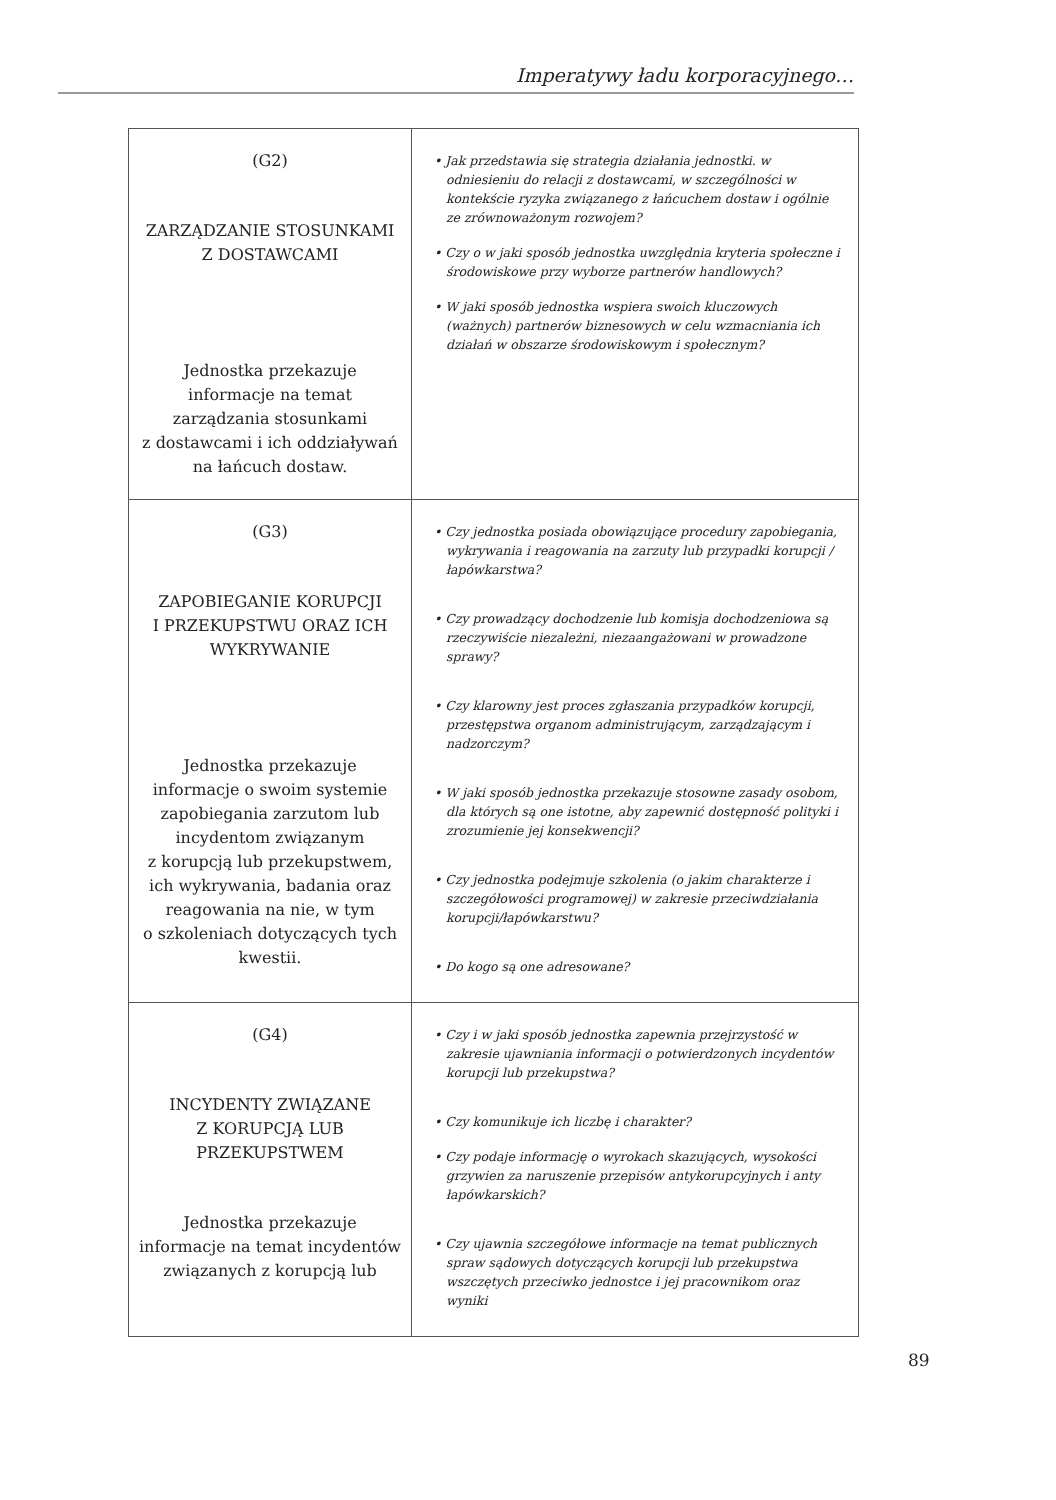Imperatywy ładu korporacyjnego…
| (G2) ZARZĄDZANIE STOSUNKAMI Z DOSTAWCAMI Jednostka przekazuje informacje na temat zarządzania stosunkami z dostawcami i ich oddziaływań na łańcuch dostaw. | • Jak przedstawia się strategia działania jednostki. w odniesieniu do relacji z dostawcami, w szczególności w kontekście ryzyka związanego z łańcuchem dostaw i ogólnie ze zrównoważonym rozwojem? • Czy o w jaki sposób jednostka uwzględnia kryteria społeczne i środowiskowe przy wyborze partnerów handlowych? • W jaki sposób jednostka wspiera swoich kluczowych (ważnych) partnerów biznesowych w celu wzmacniania ich działań w obszarze środowiskowym i społecznym? |
| (G3) ZAPOBIEGANIE KORUPCJI I PRZEKUPSTWU ORAZ ICH WYKRYWANIE Jednostka przekazuje informacje o swoim systemie zapobiegania zarzutom lub incydentom związanym z korupcją lub przekupstwem, ich wykrywania, badania oraz reagowania na nie, w tym o szkoleniach dotyczących tych kwestii. | • Czy jednostka posiada obowiązujące procedury zapobiegania, wykrywania i reagowania na zarzuty lub przypadki korupcji / łapówkarstwa? • Czy prowadzący dochodzenie lub komisja dochodzeniowa są rzeczywiście niezależni, niezaangażowani w prowadzone sprawy? • Czy klarowny jest proces zgłaszania przypadków korupcji, przestępstwa organom administrującym, zarządzającym i nadzorczym? • W jaki sposób jednostka przekazuje stosowne zasady osobom, dla których są one istotne, aby zapewnić dostępność polityki i zrozumienie jej konsekwencji? • Czy jednostka podejmuje szkolenia (o jakim charakterze i szczegółowości programowej) w zakresie przeciwdziałania korupcji/łapówkarstwu? • Do kogo są one adresowane? |
| (G4) INCYDENTY ZWIĄZANE Z KORUPCJĄ LUB PRZEKUPSTWEM Jednostka przekazuje informacje na temat incydentów związanych z korupcją lub | • Czy i w jaki sposób jednostka zapewnia przejrzystość w zakresie ujawniania informacji o potwierdzonych incydentów korupcji lub przekupstwa? • Czy komunikuje ich liczbę i charakter? • Czy podaje informację o wyrokach skazujących, wysokości grzywien za naruszenie przepisów antykorupcyjnych i anty łapówkarskich? • Czy ujawnia szczegółowe informacje na temat publicznych spraw sądowych dotyczących korupcji lub przekupstwa wszczętych przeciwko jednostce i jej pracownikom oraz wyniki |
89